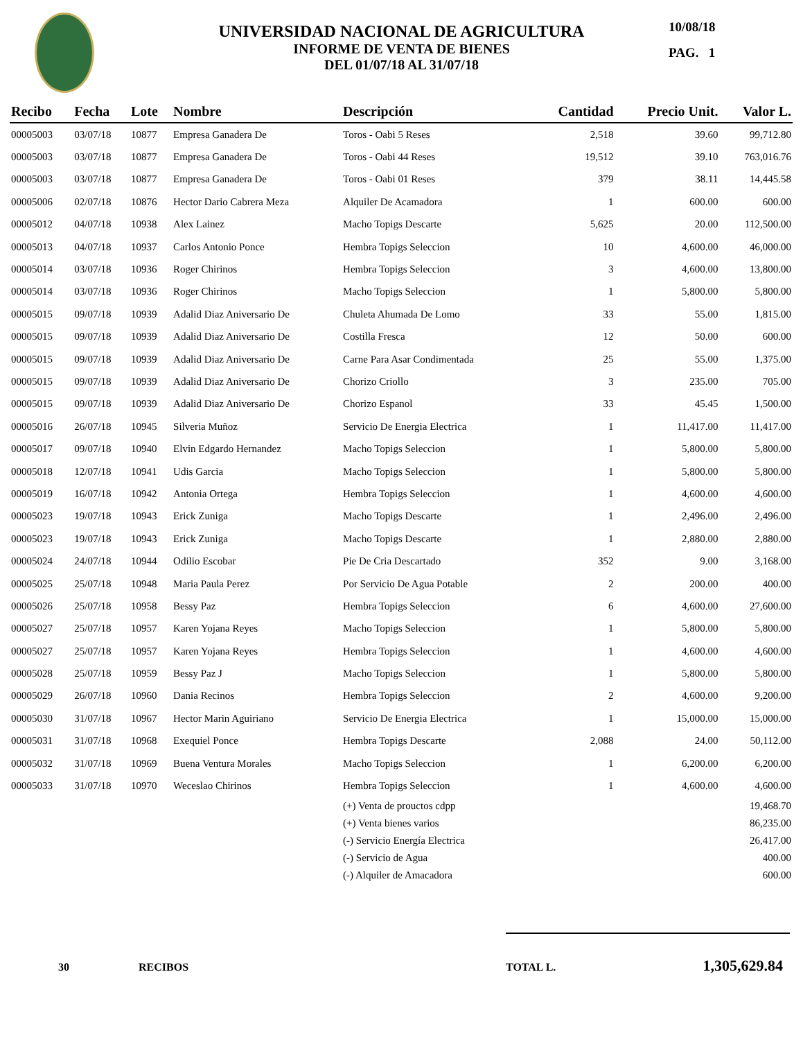UNIVERSIDAD NACIONAL DE AGRICULTURA
INFORME DE VENTA DE BIENES
DEL 01/07/18 AL 31/07/18
10/08/18
PAG. 1
| Recibo | Fecha | Lote | Nombre | Descripción | Cantidad | Precio Unit. | Valor L. |
| --- | --- | --- | --- | --- | --- | --- | --- |
| 00005003 | 03/07/18 | 10877 | Empresa Ganadera De | Toros - Oabi 5 Reses | 2,518 | 39.60 | 99,712.80 |
| 00005003 | 03/07/18 | 10877 | Empresa Ganadera De | Toros - Oabi 44 Reses | 19,512 | 39.10 | 763,016.76 |
| 00005003 | 03/07/18 | 10877 | Empresa Ganadera De | Toros - Oabi 01 Reses | 379 | 38.11 | 14,445.58 |
| 00005006 | 02/07/18 | 10876 | Hector Dario Cabrera Meza | Alquiler De Acamadora | 1 | 600.00 | 600.00 |
| 00005012 | 04/07/18 | 10938 | Alex Lainez | Macho Topigs Descarte | 5,625 | 20.00 | 112,500.00 |
| 00005013 | 04/07/18 | 10937 | Carlos Antonio Ponce | Hembra Topigs Seleccion | 10 | 4,600.00 | 46,000.00 |
| 00005014 | 03/07/18 | 10936 | Roger Chirinos | Hembra Topigs Seleccion | 3 | 4,600.00 | 13,800.00 |
| 00005014 | 03/07/18 | 10936 | Roger Chirinos | Macho Topigs Seleccion | 1 | 5,800.00 | 5,800.00 |
| 00005015 | 09/07/18 | 10939 | Adalid Diaz Aniversario De | Chuleta Ahumada De Lomo | 33 | 55.00 | 1,815.00 |
| 00005015 | 09/07/18 | 10939 | Adalid Diaz Aniversario De | Costilla Fresca | 12 | 50.00 | 600.00 |
| 00005015 | 09/07/18 | 10939 | Adalid Diaz Aniversario De | Carne Para Asar Condimentada | 25 | 55.00 | 1,375.00 |
| 00005015 | 09/07/18 | 10939 | Adalid Diaz Aniversario De | Chorizo Criollo | 3 | 235.00 | 705.00 |
| 00005015 | 09/07/18 | 10939 | Adalid Diaz Aniversario De | Chorizo Espanol | 33 | 45.45 | 1,500.00 |
| 00005016 | 26/07/18 | 10945 | Silveria Muñoz | Servicio De Energia Electrica | 1 | 11,417.00 | 11,417.00 |
| 00005017 | 09/07/18 | 10940 | Elvin Edgardo Hernandez | Macho Topigs Seleccion | 1 | 5,800.00 | 5,800.00 |
| 00005018 | 12/07/18 | 10941 | Udis Garcia | Macho Topigs Seleccion | 1 | 5,800.00 | 5,800.00 |
| 00005019 | 16/07/18 | 10942 | Antonia Ortega | Hembra Topigs Seleccion | 1 | 4,600.00 | 4,600.00 |
| 00005023 | 19/07/18 | 10943 | Erick Zuniga | Macho Topigs Descarte | 1 | 2,496.00 | 2,496.00 |
| 00005023 | 19/07/18 | 10943 | Erick Zuniga | Macho Topigs Descarte | 1 | 2,880.00 | 2,880.00 |
| 00005024 | 24/07/18 | 10944 | Odilio Escobar | Pie De Cria Descartado | 352 | 9.00 | 3,168.00 |
| 00005025 | 25/07/18 | 10948 | Maria Paula Perez | Por Servicio De Agua Potable | 2 | 200.00 | 400.00 |
| 00005026 | 25/07/18 | 10958 | Bessy Paz | Hembra Topigs Seleccion | 6 | 4,600.00 | 27,600.00 |
| 00005027 | 25/07/18 | 10957 | Karen Yojana Reyes | Macho Topigs Seleccion | 1 | 5,800.00 | 5,800.00 |
| 00005027 | 25/07/18 | 10957 | Karen Yojana Reyes | Hembra Topigs Seleccion | 1 | 4,600.00 | 4,600.00 |
| 00005028 | 25/07/18 | 10959 | Bessy Paz J | Macho Topigs Seleccion | 1 | 5,800.00 | 5,800.00 |
| 00005029 | 26/07/18 | 10960 | Dania Recinos | Hembra Topigs Seleccion | 2 | 4,600.00 | 9,200.00 |
| 00005030 | 31/07/18 | 10967 | Hector Marin Aguiriano | Servicio De Energia Electrica | 1 | 15,000.00 | 15,000.00 |
| 00005031 | 31/07/18 | 10968 | Exequiel Ponce | Hembra Topigs Descarte | 2,088 | 24.00 | 50,112.00 |
| 00005032 | 31/07/18 | 10969 | Buena Ventura Morales | Macho Topigs Seleccion | 1 | 6,200.00 | 6,200.00 |
| 00005033 | 31/07/18 | 10970 | Weceslao Chirinos | Hembra Topigs Seleccion | 1 | 4,600.00 | 4,600.00 |
| | | | | (+) Venta de prouctos cdpp | | | 19,468.70 |
| | | | | (+) Venta bienes varios | | | 86,235.00 |
| | | | | (-) Servicio Energía Electrica | | | 26,417.00 |
| | | | | (-) Servicio de Agua | | | 400.00 |
| | | | | (-) Alquiler de Amacadora | | | 600.00 |
30 RECIBOS TOTAL L. 1,305,629.84